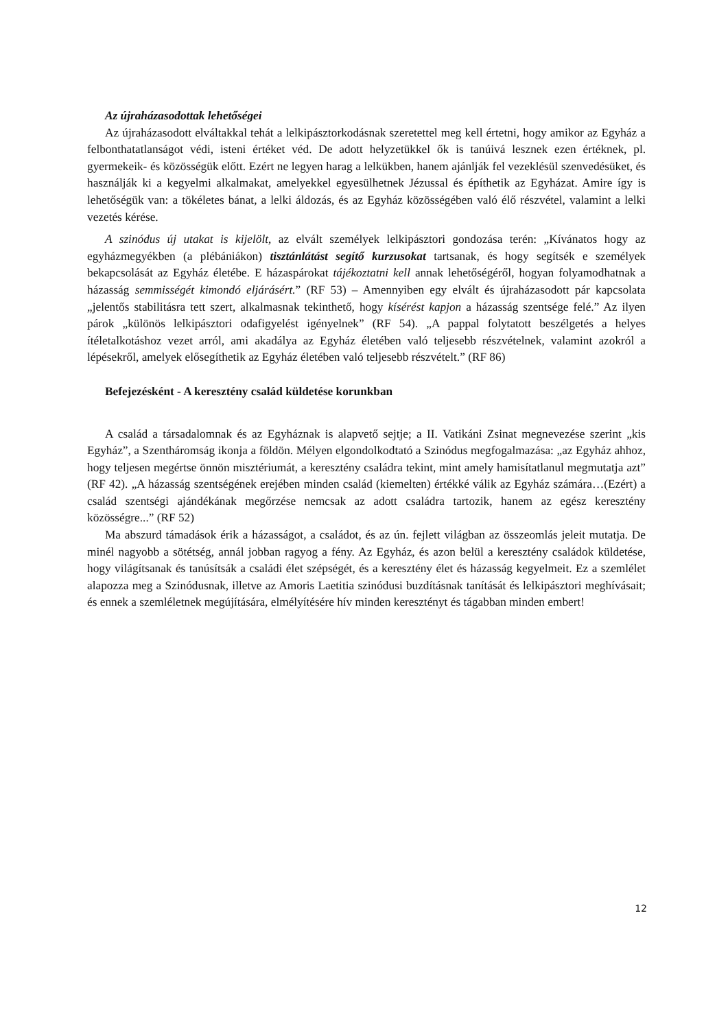Az újraházasodottak lehetőségei
Az újraházasodott elváltakkal tehát a lelkipásztorkodásnak szeretettel meg kell értetni, hogy amikor az Egyház a felbonthatatlanságot védi, isteni értéket véd. De adott helyzetükkel ők is tanúivá lesznek ezen értéknek, pl. gyermekeik- és közösségük előtt. Ezért ne legyen harag a lelkükben, hanem ajánlják fel vezeklésül szenvedésüket, és használják ki a kegyelmi alkalmakat, amelyekkel egyesülhetnek Jézussal és építhetik az Egyházat. Amire így is lehetőségük van: a tökéletes bánat, a lelki áldozás, és az Egyház közösségében való élő részvétel, valamint a lelki vezetés kérése.
A szinódus új utakat is kijelölt, az elvált személyek lelkipásztori gondozása terén: „Kívánatos hogy az egyházmegyékben (a plébániákon) tisztánlátást segítő kurzusokat tartsanak, és hogy segítsék e személyek bekapcsolását az Egyház életébe. E házaspárokat tájékoztatni kell annak lehetőségéről, hogyan folyamodhatnak a házasság semmisségét kimondó eljárásért.” (RF 53) – Amennyiben egy elvált és újraházasodott pár kapcsolata „jelentős stabilitásra tett szert, alkalmasnak tekinthető, hogy kísérést kapjon a házasság szentsége felé.” Az ilyen párok „különös lelkipásztori odafigyelést igényelnek” (RF 54). „A pappal folytatott beszélgetés a helyes ítéletalkotáshoz vezet arról, ami akadálya az Egyház életében való teljesebb részvételnek, valamint azokról a lépésekről, amelyek elősegíthetik az Egyház életében való teljesebb részvételt.” (RF 86)
Befejezésként - A keresztény család küldetése korunkban
A család a társadalomnak és az Egyháznak is alapvető sejtje; a II. Vatikáni Zsinat megnevezése szerint „kis Egyház”, a Szentháromság ikonja a földön. Mélyen elgondolkodtató a Szinódus megfogalmazása: „az Egyház ahhoz, hogy teljesen megértse önnön misztériumát, a keresztény családra tekint, mint amely hamisítatlanul megmutatja azt” (RF 42). „A házasság szentségének erejében minden család (kiemelten) értékké válik az Egyház számára…(Ezért) a család szentségi ajándékának megőrzése nemcsak az adott családra tartozik, hanem az egész keresztény közösségre...” (RF 52)
Ma abszurd támadások érik a házasságot, a családot, és az ún. fejlett világban az összeomlás jeleit mutatja. De minél nagyobb a sötétség, annál jobban ragyog a fény. Az Egyház, és azon belül a keresztény családok küldetése, hogy világítsanak és tanúsítsák a családi élet szépségét, és a keresztény élet és házasság kegyelmeit. Ez a szemlélet alapozza meg a Szinódusnak, illetve az Amoris Laetitia szinódusi buzdításnak tanítását és lelkipásztori meghívásait; és ennek a szemléletnek megújítására, elmélyítésére hív minden keresztényt és tágabban minden embert!
12